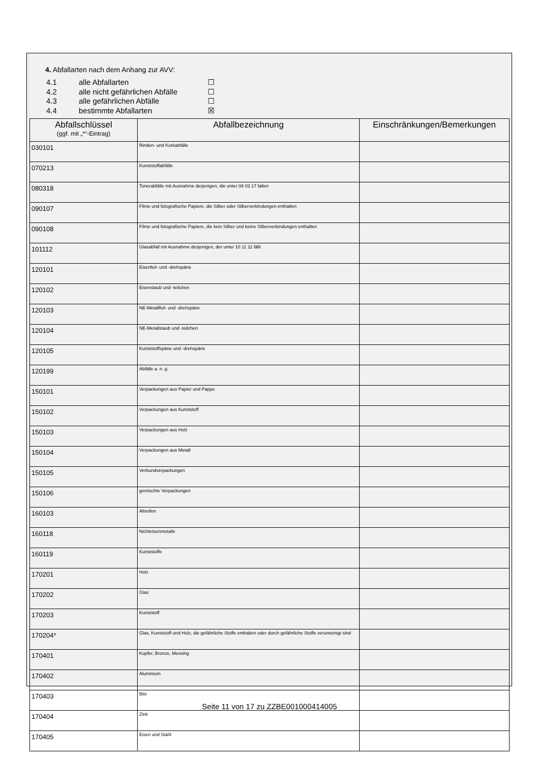4. Abfallarten nach dem Anhang zur AVV:
4.1 alle Abfallarten ☐
4.2 alle nicht gefährlichen Abfälle ☐
4.3 alle gefährlichen Abfälle ☐
4.4 bestimmte Abfallarten ☒
| Abfallschlüssel (ggf. mit „*“-Eintrag) | Abfallbezeichnung | Einschränkungen/Bemerkungen |
| --- | --- | --- |
| 030101 | Rinden- und Korkabfälle | |
| 070213 | Kunststoffabfälle | |
| 080318 | Tonerabfälle mit Ausnahme derjenigen, die unter 08 03 17 fallen | |
| 090107 | Filme und fotografische Papiere, die Silber oder Silberverbindungen enthalten | |
| 090108 | Filme und fotografische Papiere, die kein Silber und keine Silberverbindungen enthalten | |
| 101112 | Glasabfall mit Ausnahme desjenigen, der unter 10 11 11 fällt | |
| 120101 | Eisenfeil- und -drehspäne | |
| 120102 | Eisenstaub und -teilchen | |
| 120103 | NE-Metallfeil- und -drehspäne | |
| 120104 | NE-Metallstaub und -teilchen | |
| 120105 | Kunststoffspäne und -drehspäne | |
| 120199 | Abfälle a. n. g. | |
| 150101 | Verpackungen aus Papier und Pappe | |
| 150102 | Verpackungen aus Kunststoff | |
| 150103 | Verpackungen aus Holz | |
| 150104 | Verpackungen aus Metall | |
| 150105 | Verbundverpackungen | |
| 150106 | gemischte Verpackungen | |
| 160103 | Altreifen | |
| 160118 | Nichteisenmetalle | |
| 160119 | Kunststoffe | |
| 170201 | Holz | |
| 170202 | Glas | |
| 170203 | Kunststoff | |
| 170204* | Glas, Kunststoff und Holz, die gefährliche Stoffe enthalten oder durch gefährliche Stoffe verunreinigt sind | |
| 170401 | Kupfer, Bronze, Messing | |
| 170402 | Aluminium | |
| 170403 | Blei | |
| 170404 | Zink | |
| 170405 | Eisen und Stahl | |
Seite 11 von 17 zu ZZBE001000414005